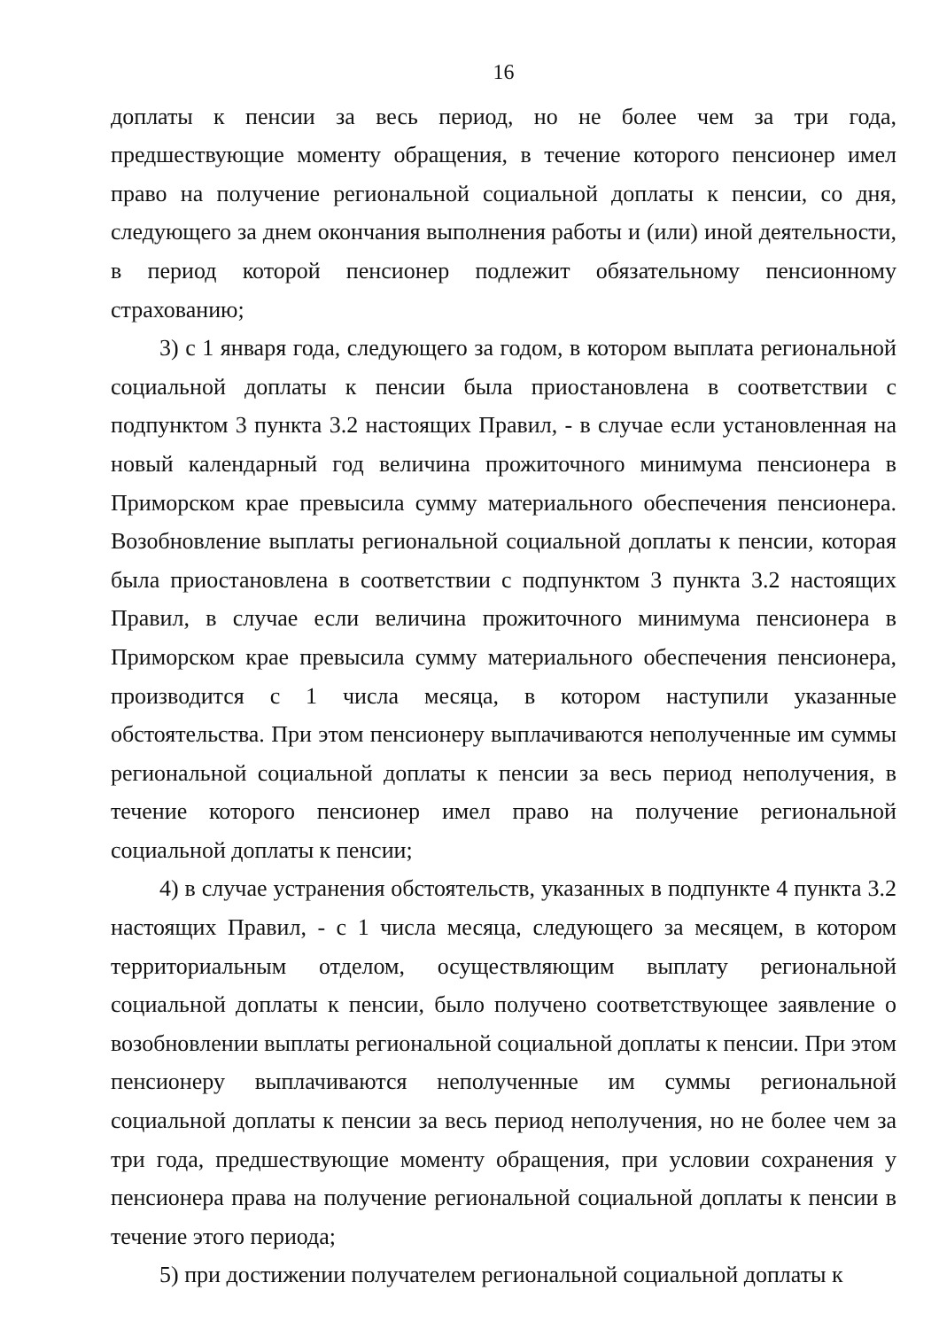16
доплаты к пенсии за весь период, но не более чем за три года, предшествующие моменту обращения, в течение которого пенсионер имел право на получение региональной социальной доплаты к пенсии, со дня, следующего за днем окончания выполнения работы и (или) иной деятельности, в период которой пенсионер подлежит обязательному пенсионному страхованию;
3) с 1 января года, следующего за годом, в котором выплата региональной социальной доплаты к пенсии была приостановлена в соответствии с подпунктом 3 пункта 3.2 настоящих Правил, - в случае если установленная на новый календарный год величина прожиточного минимума пенсионера в Приморском крае превысила сумму материального обеспечения пенсионера. Возобновление выплаты региональной социальной доплаты к пенсии, которая была приостановлена в соответствии с подпунктом 3 пункта 3.2 настоящих Правил, в случае если величина прожиточного минимума пенсионера в Приморском крае превысила сумму материального обеспечения пенсионера, производится с 1 числа месяца, в котором наступили указанные обстоятельства. При этом пенсионеру выплачиваются неполученные им суммы региональной социальной доплаты к пенсии за весь период неполучения, в течение которого пенсионер имел право на получение региональной социальной доплаты к пенсии;
4) в случае устранения обстоятельств, указанных в подпункте 4 пункта 3.2 настоящих Правил, - с 1 числа месяца, следующего за месяцем, в котором территориальным отделом, осуществляющим выплату региональной социальной доплаты к пенсии, было получено соответствующее заявление о возобновлении выплаты региональной социальной доплаты к пенсии. При этом пенсионеру выплачиваются неполученные им суммы региональной социальной доплаты к пенсии за весь период неполучения, но не более чем за три года, предшествующие моменту обращения, при условии сохранения у пенсионера права на получение региональной социальной доплаты к пенсии в течение этого периода;
5) при достижении получателем региональной социальной доплаты к